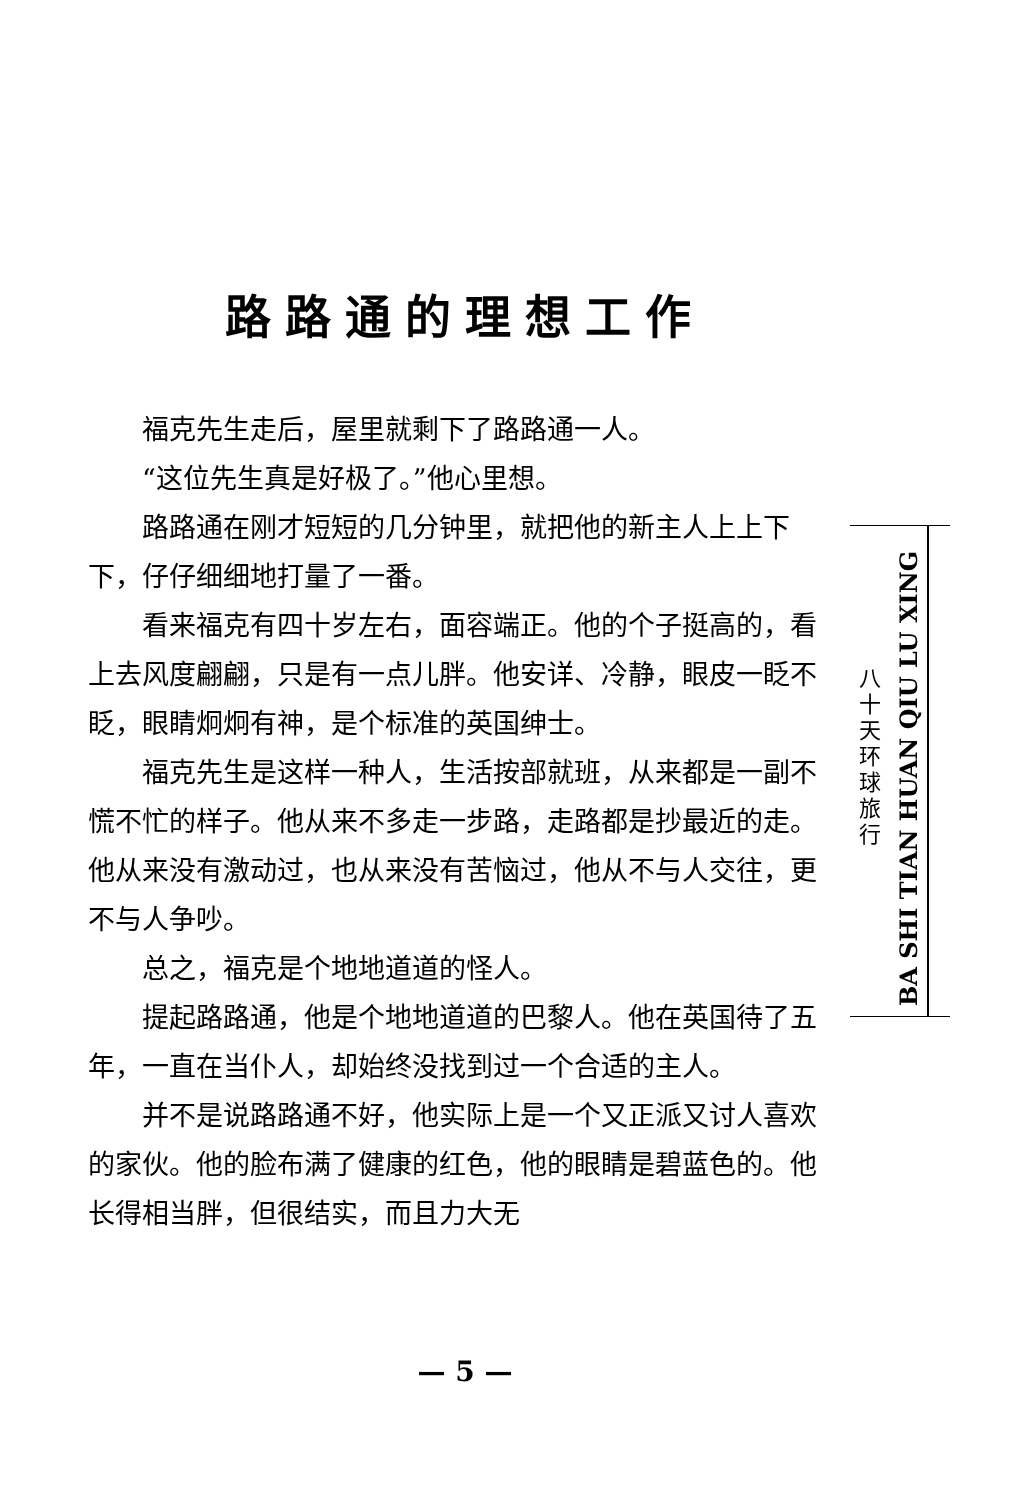路路通的理想工作
福克先生走后，屋里就剩下了路路通一人。
“这位先生真是好极了。”他心里想。
路路通在刚才短短的几分钟里，就把他的新主人上上下下，仔仔细细地打量了一番。
看来福克有四十岁左右，面容端正。他的个子挺高的，看上去风度翩翩，只是有一点儿胖。他安详、冷静，眼皮一眨不眨，眼睛炯炯有神，是个标准的英国绅士。
福克先生是这样一种人，生活按部就班，从来都是一副不慌不忙的样子。他从来不多走一步路，走路都是抄最近的走。他从来没有激动过，也从来没有苦恼过，他从不与人交往，更不与人争吵。
总之，福克是个地地道道的怪人。
提起路路通，他是个地地道道的巴黎人。他在英国待了五年，一直在当仆人，却始终没找到过一个合适的主人。
并不是说路路通不好，他实际上是一个又正派又讨人喜欢的家伙。他的脸布满了健康的红色，他的眼睛是碧蓝色的。他长得相当胖，但很结实，而且力大无
八
十
天
环
球
旅
行
BA SHI TIAN HUAN QIU LU XING
— 5 —